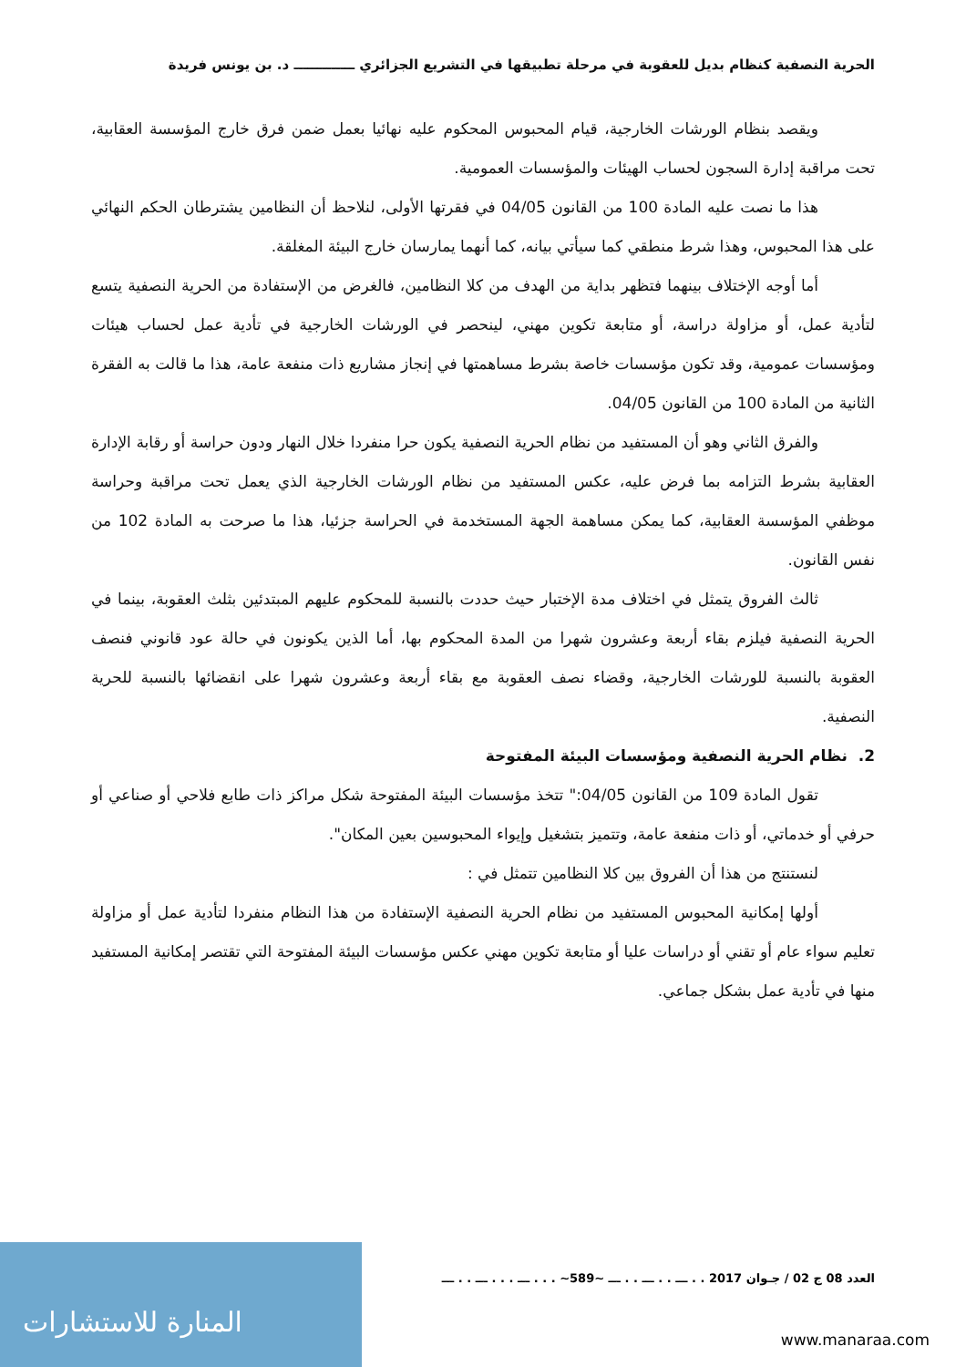الحرية النصفية كنظام بديل للعقوبة في مرحلة تطبيقها في التشريع الجزائري ـــــــــــــ د. بن يونس فريدة
ويقصد بنظام الورشات الخارجية، قيام المحبوس المحكوم عليه نهائيا بعمل ضمن فرق خارج المؤسسة العقابية، تحت مراقبة إدارة السجون لحساب الهيئات والمؤسسات العمومية.
هذا ما نصت عليه المادة 100 من القانون 04/05 في فقرتها الأولى، لنلاحظ أن النظامين يشترطان الحكم النهائي على هذا المحبوس، وهذا شرط منطقي كما سيأتي بيانه، كما أنهما يمارسان خارج البيئة المغلقة.
أما أوجه الإختلاف بينهما فتظهر بداية من الهدف من كلا النظامين، فالغرض من الإستفادة من الحرية النصفية يتسع لتأدية عمل، أو مزاولة دراسة، أو متابعة تكوين مهني، لينحصر في الورشات الخارجية في تأدية عمل لحساب هيئات ومؤسسات عمومية، وقد تكون مؤسسات خاصة بشرط مساهمتها في إنجاز مشاريع ذات منفعة عامة، هذا ما قالت به الفقرة الثانية من المادة 100 من القانون 04/05.
والفرق الثاني وهو أن المستفيد من نظام الحرية النصفية يكون حرا منفردا خلال النهار ودون حراسة أو رقابة الإدارة العقابية بشرط التزامه بما فرض عليه، عكس المستفيد من نظام الورشات الخارجية الذي يعمل تحت مراقبة وحراسة موظفي المؤسسة العقابية، كما يمكن مساهمة الجهة المستخدمة في الحراسة جزئيا، هذا ما صرحت به المادة 102 من نفس القانون.
ثالث الفروق يتمثل في اختلاف مدة الإختبار حيث حددت بالنسبة للمحكوم عليهم المبتدئين بثلث العقوبة، بينما في الحرية النصفية فيلزم بقاء أربعة وعشرون شهرا من المدة المحكوم بها، أما الذين يكونون في حالة عود قانوني فنصف العقوبة بالنسبة للورشات الخارجية، وقضاء نصف العقوبة مع بقاء أربعة وعشرون شهرا على انقضائها بالنسبة للحرية النصفية.
2. نظام الحرية النصفية ومؤسسات البيئة المفتوحة
تقول المادة 109 من القانون 04/05:" تتخذ مؤسسات البيئة المفتوحة شكل مراكز ذات طابع فلاحي أو صناعي أو حرفي أو خدماتي، أو ذات منفعة عامة، وتتميز بتشغيل وإيواء المحبوسين بعين المكان".
لنستنتج من هذا أن الفروق بين كلا النظامين تتمثل في :
أولها إمكانية المحبوس المستفيد من نظام الحرية النصفية الإستفادة من هذا النظام منفردا لتأدية عمل أو مزاولة تعليم سواء عام أو تقني أو دراسات عليا أو متابعة تكوين مهني عكس مؤسسات البيئة المفتوحة التي تقتصر إمكانية المستفيد منها في تأدية عمل بشكل جماعي.
العدد 08 ج 02 / جـوان 2017 . . ـــ . . ـــ . . ـــ ~589~ . . . ـــ . . . ـــ . . ـــ
المنارة للاستشارات
www.manaraa.com